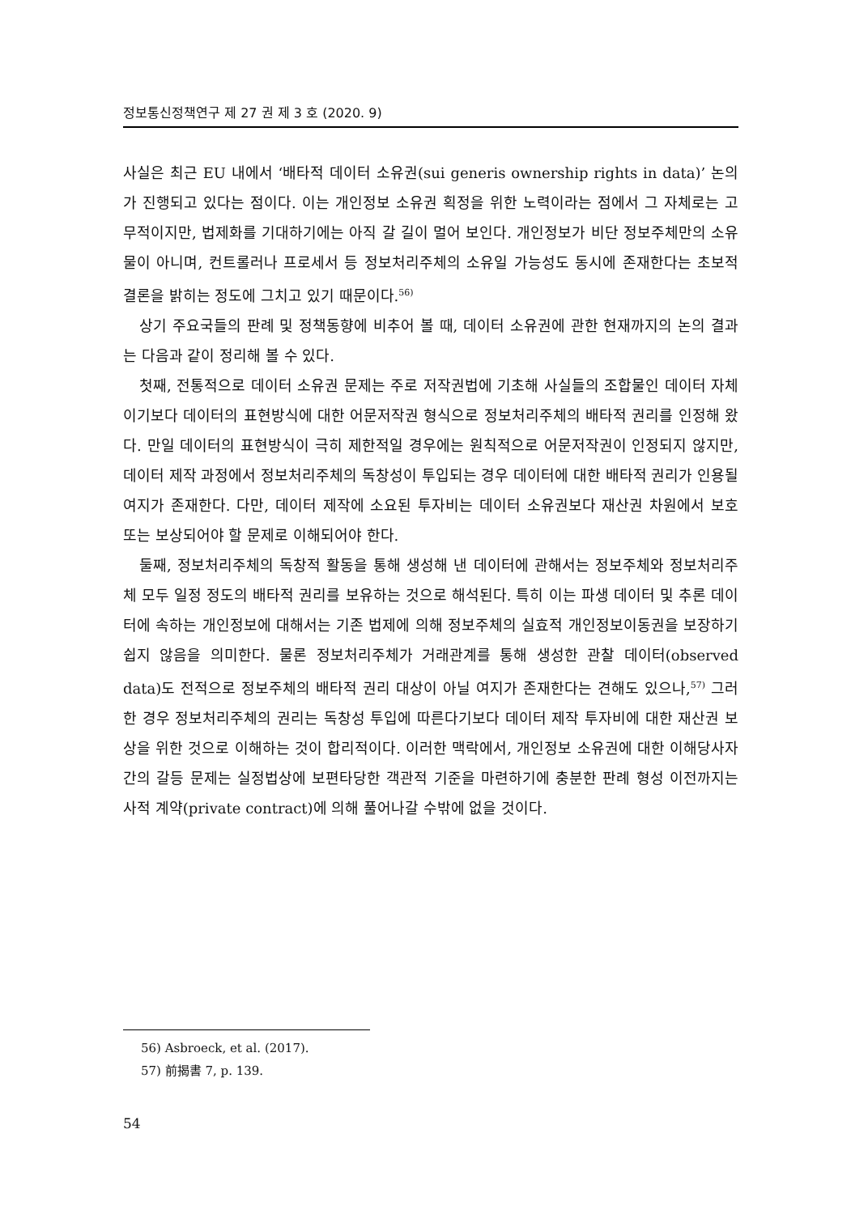정보통신정책연구 제 27 권 제 3 호 (2020. 9)
사실은 최근 EU 내에서 ‘배타적 데이터 소유권(sui generis ownership rights in data)’ 논의가 진행되고 있다는 점이다. 이는 개인정보 소유권 획정을 위한 노력이라는 점에서 그 자체로는 고무적이지만, 법제화를 기대하기에는 아직 갈 길이 멀어 보인다. 개인정보가 비단 정보주체만의 소유물이 아니며, 컨트롤러나 프로세서 등 정보처리주체의 소유일 가능성도 동시에 존재한다는 초보적 결론을 밝히는 정도에 그치고 있기 때문이다.<sup>56)</sup>
상기 주요국들의 판례 및 정책동향에 비추어 볼 때, 데이터 소유권에 관한 현재까지의 논의 결과는 다음과 같이 정리해 볼 수 있다.
첫째, 전통적으로 데이터 소유권 문제는 주로 저작권법에 기초해 사실들의 조합물인 데이터 자체이기보다 데이터의 표현방식에 대한 어문저작권 형식으로 정보처리주체의 배타적 권리를 인정해 왔다. 만일 데이터의 표현방식이 극히 제한적일 경우에는 원칙적으로 어문저작권이 인정되지 않지만, 데이터 제작 과정에서 정보처리주체의 독창성이 투입되는 경우 데이터에 대한 배타적 권리가 인용될 여지가 존재한다. 다만, 데이터 제작에 소요된 투자비는 데이터 소유권보다 재산권 차원에서 보호 또는 보상되어야 할 문제로 이해되어야 한다.
둘째, 정보처리주체의 독창적 활동을 통해 생성해 낸 데이터에 관해서는 정보주체와 정보처리주체 모두 일정 정도의 배타적 권리를 보유하는 것으로 해석된다. 특히 이는 파생 데이터 및 추론 데이터에 속하는 개인정보에 대해서는 기존 법제에 의해 정보주체의 실효적 개인정보이동권을 보장하기 쉽지 않음을 의미한다. 물론 정보처리주체가 거래관계를 통해 생성한 관찰 데이터(observed data)도 전적으로 정보주체의 배타적 권리 대상이 아닐 여지가 존재한다는 견해도 있으나,<sup>57)</sup> 그러한 경우 정보처리주체의 권리는 독창성 투입에 따른다기보다 데이터 제작 투자비에 대한 재산권 보상을 위한 것으로 이해하는 것이 합리적이다. 이러한 맥락에서, 개인정보 소유권에 대한 이해당사자 간의 갈등 문제는 실정법상에 보편타당한 객관적 기준을 마련하기에 충분한 판례 형성 이전까지는 사적 계약(private contract)에 의해 풀어나갈 수밖에 없을 것이다.
56) Asbroeck, et al. (2017).
57) 前揭書 7, p. 139.
54